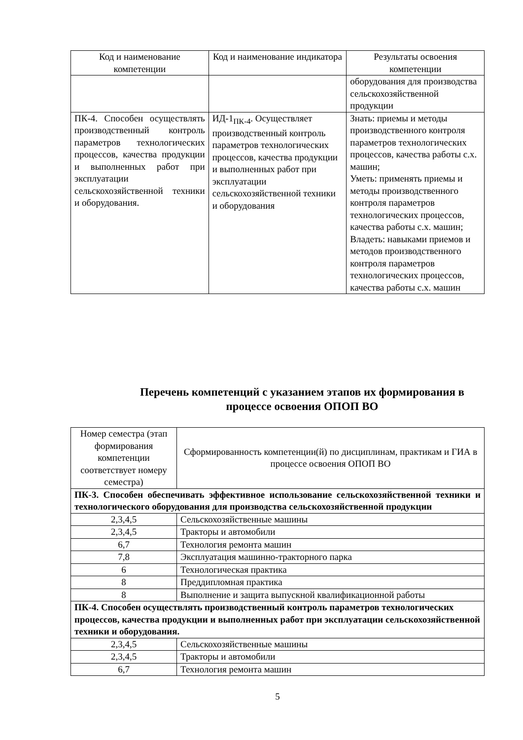| Код и наименование компетенции | Код и наименование индикатора | Результаты освоения компетенции |
| --- | --- | --- |
| | | оборудования для производства сельскохозяйственной продукции |
| ПК-4. Способен осуществлять производственный контроль параметров технологических процессов, качества продукции и выполненных работ при эксплуатации сельскохозяйственной техники и оборудования. | ИД-1<sub>ПК-4</sub>. Осуществляет производственный контроль параметров технологических процессов, качества продукции и выполненных работ при эксплуатации сельскохозяйственной техники и оборудования | Знать: приемы и методы производственного контроля параметров технологических процессов, качества работы с.х. машин; Уметь: применять приемы и методы производственного контроля параметров технологических процессов, качества работы с.х. машин; Владеть: навыками приемов и методов производственного контроля параметров технологических процессов, качества работы с.х. машин |
Перечень компетенций с указанием этапов их формирования в процессе освоения ОПОП ВО
| Номер семестра (этап формирования компетенции соответствует номеру семестра) | Сформированность компетенции(й) по дисциплинам, практикам и ГИА в процессе освоения ОПОП ВО |
| --- | --- |
| ПК-3. Способен обеспечивать эффективное использование сельскохозяйственной техники и технологического оборудования для производства сельскохозяйственной продукции | |
| 2,3,4,5 | Сельскохозяйственные машины |
| 2,3,4,5 | Тракторы и автомобили |
| 6,7 | Технология ремонта машин |
| 7,8 | Эксплуатация машинно-тракторного парка |
| 6 | Технологическая практика |
| 8 | Преддипломная практика |
| 8 | Выполнение и защита выпускной квалификационной работы |
| ПК-4. Способен осуществлять производственный контроль параметров технологических процессов, качества продукции и выполненных работ при эксплуатации сельскохозяйственной техники и оборудования. | |
| 2,3,4,5 | Сельскохозяйственные машины |
| 2,3,4,5 | Тракторы и автомобили |
| 6,7 | Технология ремонта машин |
5